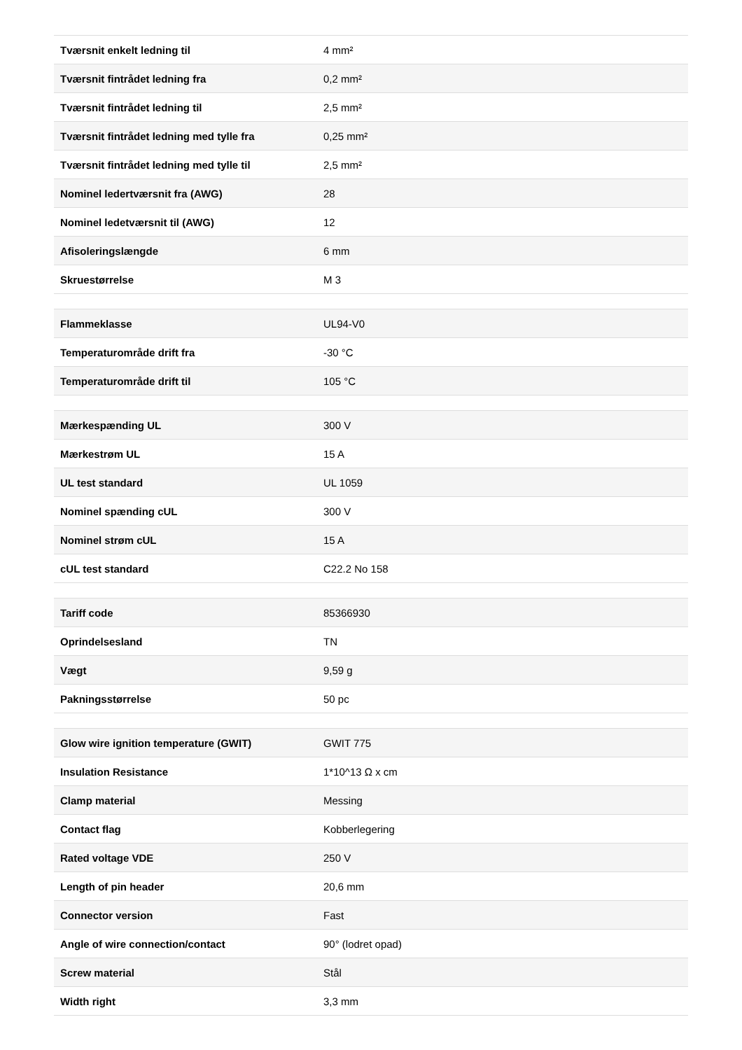| Tværsnit enkelt ledning til | 4 mm² |
| Tværsnit fintrådet ledning fra | 0,2 mm² |
| Tværsnit fintrådet ledning til | 2,5 mm² |
| Tværsnit fintrådet ledning med tylle fra | 0,25 mm² |
| Tværsnit fintrådet ledning med tylle til | 2,5 mm² |
| Nominel ledertværsnit fra (AWG) | 28 |
| Nominel ledetværsnit til (AWG) | 12 |
| Afisoleringslængde | 6 mm |
| Skruestørrelse | M 3 |
| Flammeklasse | UL94-V0 |
| Temperaturområde drift fra | -30 °C |
| Temperaturområde drift til | 105 °C |
| Mærkespænding UL | 300 V |
| Mærkestrøm UL | 15 A |
| UL test standard | UL 1059 |
| Nominel spænding cUL | 300 V |
| Nominel strøm cUL | 15 A |
| cUL test standard | C22.2 No 158 |
| Tariff code | 85366930 |
| Oprindelsesland | TN |
| Vægt | 9,59 g |
| Pakningsstørrelse | 50 pc |
| Glow wire ignition temperature (GWIT) | GWIT 775 |
| Insulation Resistance | 1*10^13 Ω x cm |
| Clamp material | Messing |
| Contact flag | Kobberlegering |
| Rated voltage VDE | 250 V |
| Length of pin header | 20,6 mm |
| Connector version | Fast |
| Angle of wire connection/contact | 90° (lodret opad) |
| Screw material | Stål |
| Width right | 3,3 mm |